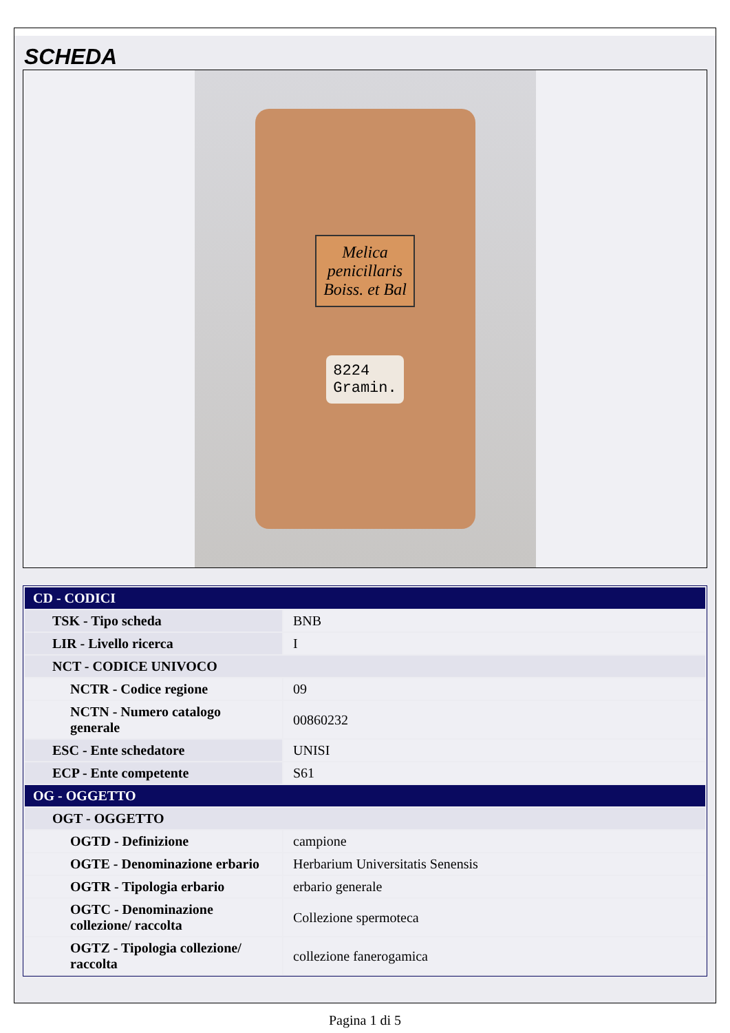SCHEDA
Melica
penicillaris
Boiss. et Bal
8224
Gramin.
| CD - CODICI | |
| --- | --- |
| TSK - Tipo scheda | BNB |
| LIR - Livello ricerca | I |
| NCT - CODICE UNIVOCO | |
| NCTR - Codice regione | 09 |
| NCTN - Numero catalogo generale | 00860232 |
| ESC - Ente schedatore | UNISI |
| ECP - Ente competente | S61 |
| OG - OGGETTO | |
| OGT - OGGETTO | |
| OGTD - Definizione | campione |
| OGTE - Denominazione erbario | Herbarium Universitatis Senensis |
| OGTR - Tipologia erbario | erbario generale |
| OGTC - Denominazione collezione/ raccolta | Collezione spermoteca |
| OGTZ - Tipologia collezione/ raccolta | collezione fanerogamica |
Pagina 1 di 5